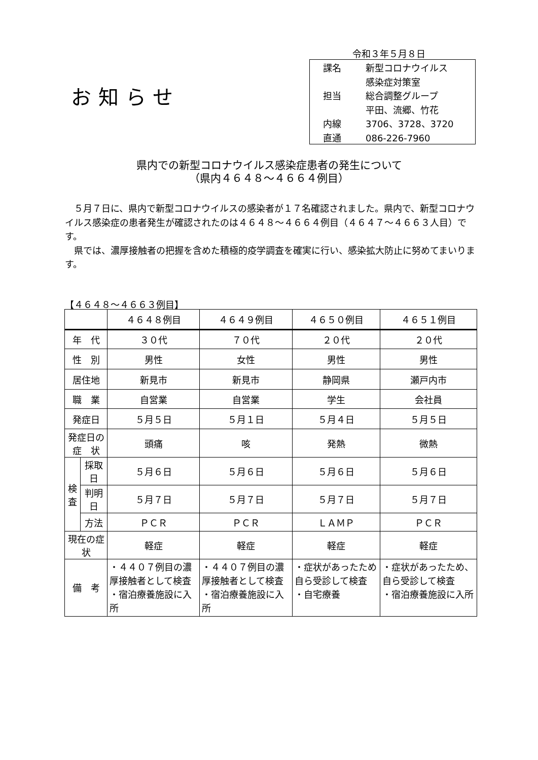令和３年５月８日
お知らせ
課名 新型コロナウイルス
感染症対策室
担当 総合調整グループ
平田、流郷、竹花
内線 3706、3728、3720
直通 086-226-7960
県内での新型コロナウイルス感染症患者の発生について
（県内４６４８～４６６４例目）
　５月７日に、県内で新型コロナウイルスの感染者が１７名確認されました。県内で、新型コロナウイルス感染症の患者発生が確認されたのは４６４８～４６６４例目（４６４７～４６６３人目）です。
　県では、濃厚接触者の把握を含めた積極的疫学調査を確実に行い、感染拡大防止に努めてまいります。
【４６４８～４６６３例目】
| | | ４６４８例目 | ４６４９例目 | ４６５０例目 | ４６５１例目 |
| --- | --- | --- | --- | --- | --- |
| 年 代 | | ３０代 | ７０代 | ２０代 | ２０代 |
| 性 別 | | 男性 | 女性 | 男性 | 男性 |
| 居住地 | | 新見市 | 新見市 | 静岡県 | 瀬戸内市 |
| 職 業 | | 自営業 | 自営業 | 学生 | 会社員 |
| 発症日 | | ５月５日 | ５月１日 | ５月４日 | ５月５日 |
| 発症日の 症 状 | | 頭痛 | 咳 | 発熱 | 微熱 |
| 検 査 | 採取日 | ５月６日 | ５月６日 | ５月６日 | ５月６日 |
| | 判明日 | ５月７日 | ５月７日 | ５月７日 | ５月７日 |
| | 方法 | ＰＣＲ | ＰＣＲ | ＬＡＭＰ | ＰＣＲ |
| 現在の症状 | | 軽症 | 軽症 | 軽症 | 軽症 |
| 備 考 | | ・４４０７例目の濃厚接触者として検査 ・宿泊療養施設に入所 | ・４４０７例目の濃厚接触者として検査 ・宿泊療養施設に入所 | ・症状があったため自ら受診して検査 ・自宅療養 | ・症状があったため、自ら受診して検査 ・宿泊療養施設に入所 |